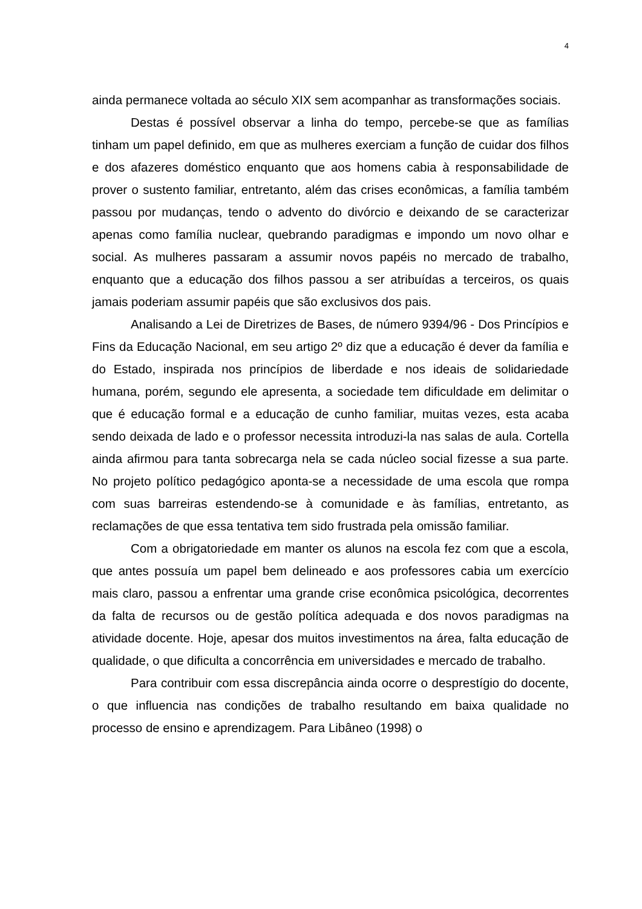4
ainda permanece voltada ao século XIX sem acompanhar as transformações sociais.
Destas é possível observar a linha do tempo, percebe-se que as famílias tinham um papel definido, em que as mulheres exerciam a função de cuidar dos filhos e dos afazeres doméstico enquanto que aos homens cabia à responsabilidade de prover o sustento familiar, entretanto, além das crises econômicas, a família também passou por mudanças, tendo o advento do divórcio e deixando de se caracterizar apenas como família nuclear, quebrando paradigmas e impondo um novo olhar e social. As mulheres passaram a assumir novos papéis no mercado de trabalho, enquanto que a educação dos filhos passou a ser atribuídas a terceiros, os quais jamais poderiam assumir papéis que são exclusivos dos pais.
Analisando a Lei de Diretrizes de Bases, de número 9394/96 - Dos Princípios e Fins da Educação Nacional, em seu artigo 2º diz que a educação é dever da família e do Estado, inspirada nos princípios de liberdade e nos ideais de solidariedade humana, porém, segundo ele apresenta, a sociedade tem dificuldade em delimitar o que é educação formal e a educação de cunho familiar, muitas vezes, esta acaba sendo deixada de lado e o professor necessita introduzi-la nas salas de aula. Cortella ainda afirmou para tanta sobrecarga nela se cada núcleo social fizesse a sua parte. No projeto político pedagógico aponta-se a necessidade de uma escola que rompa com suas barreiras estendendo-se à comunidade e às famílias, entretanto, as reclamações de que essa tentativa tem sido frustrada pela omissão familiar.
Com a obrigatoriedade em manter os alunos na escola fez com que a escola, que antes possuía um papel bem delineado e aos professores cabia um exercício mais claro, passou a enfrentar uma grande crise econômica psicológica, decorrentes da falta de recursos ou de gestão política adequada e dos novos paradigmas na atividade docente. Hoje, apesar dos muitos investimentos na área, falta educação de qualidade, o que dificulta a concorrência em universidades e mercado de trabalho.
Para contribuir com essa discrepância ainda ocorre o desprestígio do docente, o que influencia nas condições de trabalho resultando em baixa qualidade no processo de ensino e aprendizagem. Para Libâneo (1998) o